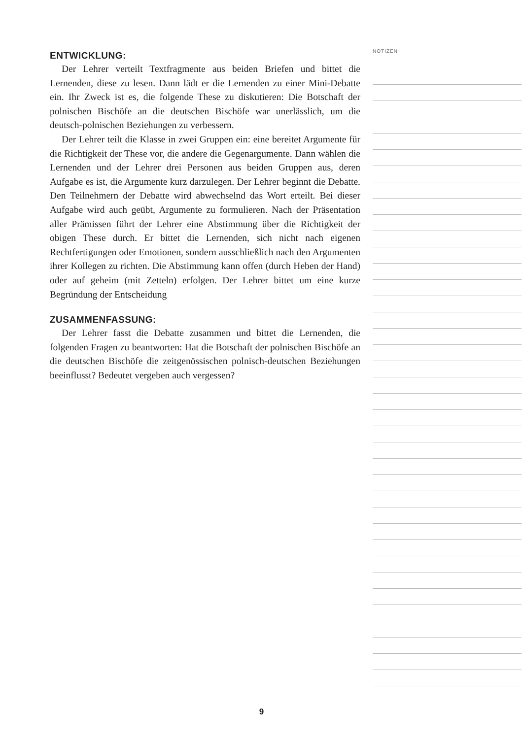ENTWICKLUNG:
Der Lehrer verteilt Textfragmente aus beiden Briefen und bittet die Lernenden, diese zu lesen. Dann lädt er die Lernenden zu einer Mini-Debatte ein. Ihr Zweck ist es, die folgende These zu diskutieren: Die Botschaft der polnischen Bischöfe an die deutschen Bischöfe war unerlässlich, um die deutsch-polnischen Beziehungen zu verbessern.
Der Lehrer teilt die Klasse in zwei Gruppen ein: eine bereitet Argumente für die Richtigkeit der These vor, die andere die Gegenargumente. Dann wählen die Lernenden und der Lehrer drei Personen aus beiden Gruppen aus, deren Aufgabe es ist, die Argumente kurz darzulegen. Der Lehrer beginnt die Debatte. Den Teilnehmern der Debatte wird abwechselnd das Wort erteilt. Bei dieser Aufgabe wird auch geübt, Argumente zu formulieren. Nach der Präsentation aller Prämissen führt der Lehrer eine Abstimmung über die Richtigkeit der obigen These durch. Er bittet die Lernenden, sich nicht nach eigenen Rechtfertigungen oder Emotionen, sondern ausschließlich nach den Argumenten ihrer Kollegen zu richten. Die Abstimmung kann offen (durch Heben der Hand) oder auf geheim (mit Zetteln) erfolgen. Der Lehrer bittet um eine kurze Begründung der Entscheidung
ZUSAMMENFASSUNG:
Der Lehrer fasst die Debatte zusammen und bittet die Lernenden, die folgenden Fragen zu beantworten: Hat die Botschaft der polnischen Bischöfe an die deutschen Bischöfe die zeitgenössischen polnisch-deutschen Beziehungen beeinflusst? Bedeutet vergeben auch vergessen?
NOTIZEN
9